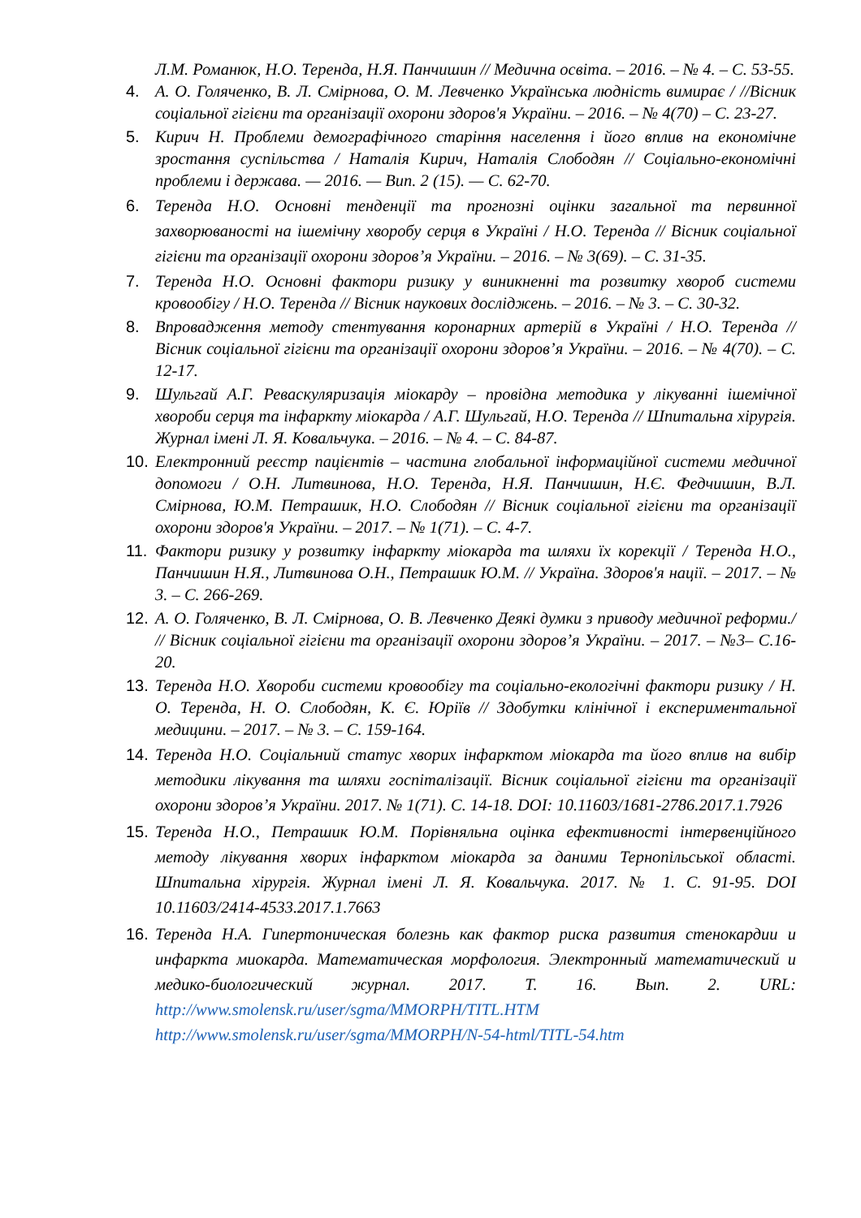Л.М. Романюк, Н.О. Теренда, Н.Я. Панчишин // Медична освіта. – 2016. – № 4. – С. 53-55.
4. А. О. Голяченко, В. Л. Смірнова, О. М. Левченко Українська людність вимирає / //Вісник соціальної гігієни та організації охорони здоров'я України. – 2016. – № 4(70) – С. 23-27.
5. Кирич Н. Проблеми демографічного старіння населення і його вплив на економічне зростання суспільства / Наталія Кирич, Наталія Слободян // Соціально-економічні проблеми і держава. — 2016. — Вип. 2 (15). — С. 62-70.
6. Теренда Н.О. Основні тенденції та прогнозні оцінки загальної та первинної захворюваності на ішемічну хворобу серця в Україні / Н.О. Теренда // Вісник соціальної гігієни та організації охорони здоров’я України. – 2016. – № 3(69). – С. 31-35.
7. Теренда Н.О. Основні фактори ризику у виникненні та розвитку хвороб системи кровообігу / Н.О. Теренда // Вісник наукових досліджень. – 2016. – № 3. – С. 30-32.
8. Впровадження методу стентування коронарних артерій в Україні / Н.О. Теренда // Вісник соціальної гігієни та організації охорони здоров’я України. – 2016. – № 4(70). – С. 12-17.
9. Шульгай А.Г. Реваскуляризація міокарду – провідна методика у лікуванні ішемічної хвороби серця та інфаркту міокарда / А.Г. Шульгай, Н.О. Теренда // Шпитальна хірургія. Журнал імені Л. Я. Ковальчука. – 2016. – № 4. – С. 84-87.
10. Електронний реєстр пацієнтів – частина глобальної інформаційної системи медичної допомоги / О.Н. Литвинова, Н.О. Теренда, Н.Я. Панчишин, Н.Є. Федчишин, В.Л. Смірнова, Ю.М. Петрашик, Н.О. Слободян // Вісник соціальної гігієни та організації охорони здоров'я України. – 2017. – № 1(71). – С. 4-7.
11. Фактори ризику у розвитку інфаркту міокарда та шляхи їх корекції / Теренда Н.О., Панчишин Н.Я., Литвинова О.Н., Петрашик Ю.М. // Україна. Здоров'я нації. – 2017. – № 3. – С. 266-269.
12. А. О. Голяченко, В. Л. Смірнова, О. В. Левченко Деякі думки з приводу медичної реформи./ // Вісник соціальної гігієни та організації охорони здоров’я України. – 2017. – №3– С.16-20.
13. Теренда Н.О. Хвороби системи кровообігу та соціально-екологічні фактори ризику / Н. О. Теренда, Н. О. Слободян, К. Є. Юріїв // Здобутки клінічної і експериментальної медицини. – 2017. – № 3. – С. 159-164.
14. Теренда Н.О. Соціальний статус хворих інфарктом міокарда та його вплив на вибір методики лікування та шляхи госпіталізації. Вісник соціальної гігієни та організації охорони здоров’я України. 2017. № 1(71). С. 14-18. DOI: 10.11603/1681-2786.2017.1.7926
15. Теренда Н.О., Петрашик Ю.М. Порівняльна оцінка ефективності інтервенційного методу лікування хворих інфарктом міокарда за даними Тернопільської області. Шпитальна хірургія. Журнал імені Л. Я. Ковальчука. 2017. № 1. С. 91-95. DOI 10.11603/2414-4533.2017.1.7663
16. Теренда Н.А. Гипертоническая болезнь как фактор риска развития стенокардии и инфаркта миокарда. Математическая морфология. Электронный математический и медико-биологический журнал. 2017. Т. 16. Вып. 2. URL: http://www.smolensk.ru/user/sgma/MMORPH/TITL.HTM http://www.smolensk.ru/user/sgma/MMORPH/N-54-html/TITL-54.htm